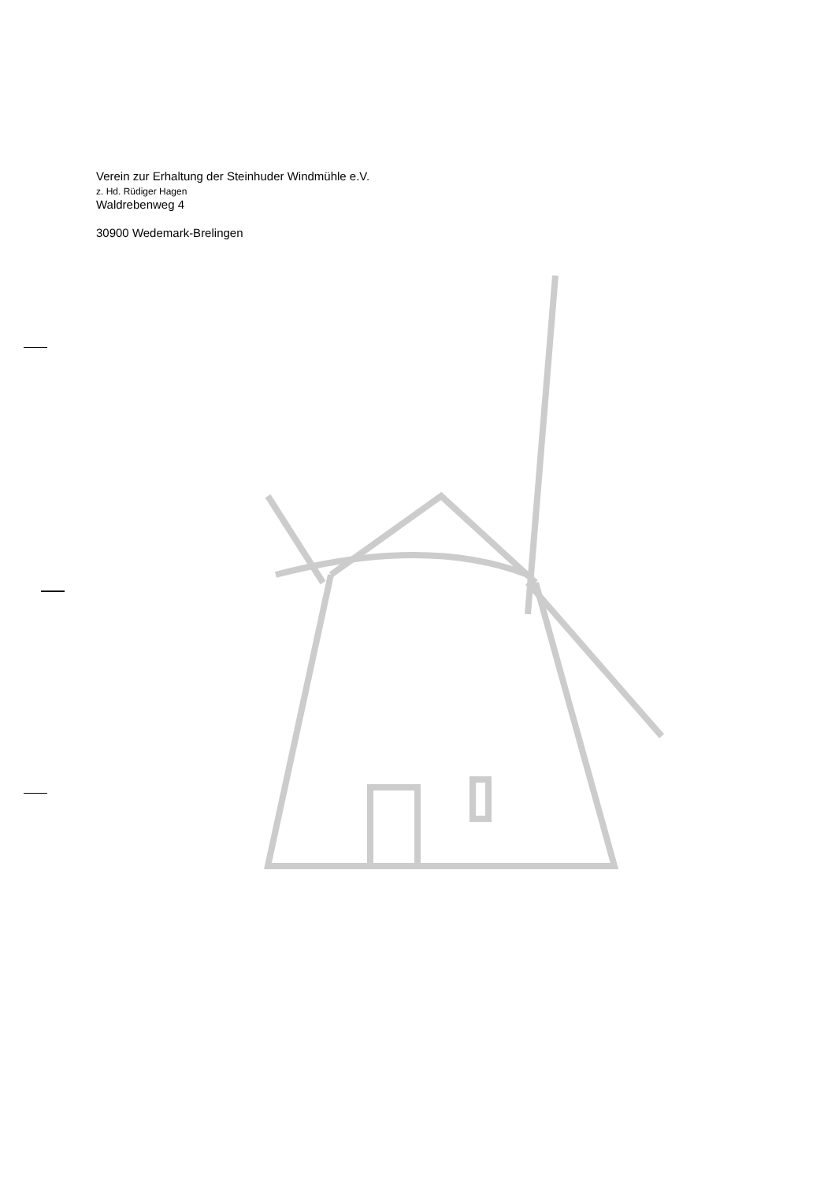Verein zur Erhaltung der Steinhuder Windmühle e.V.
z. Hd. Rüdiger Hagen
Waldrebenweg 4
30900 Wedemark-Brelingen